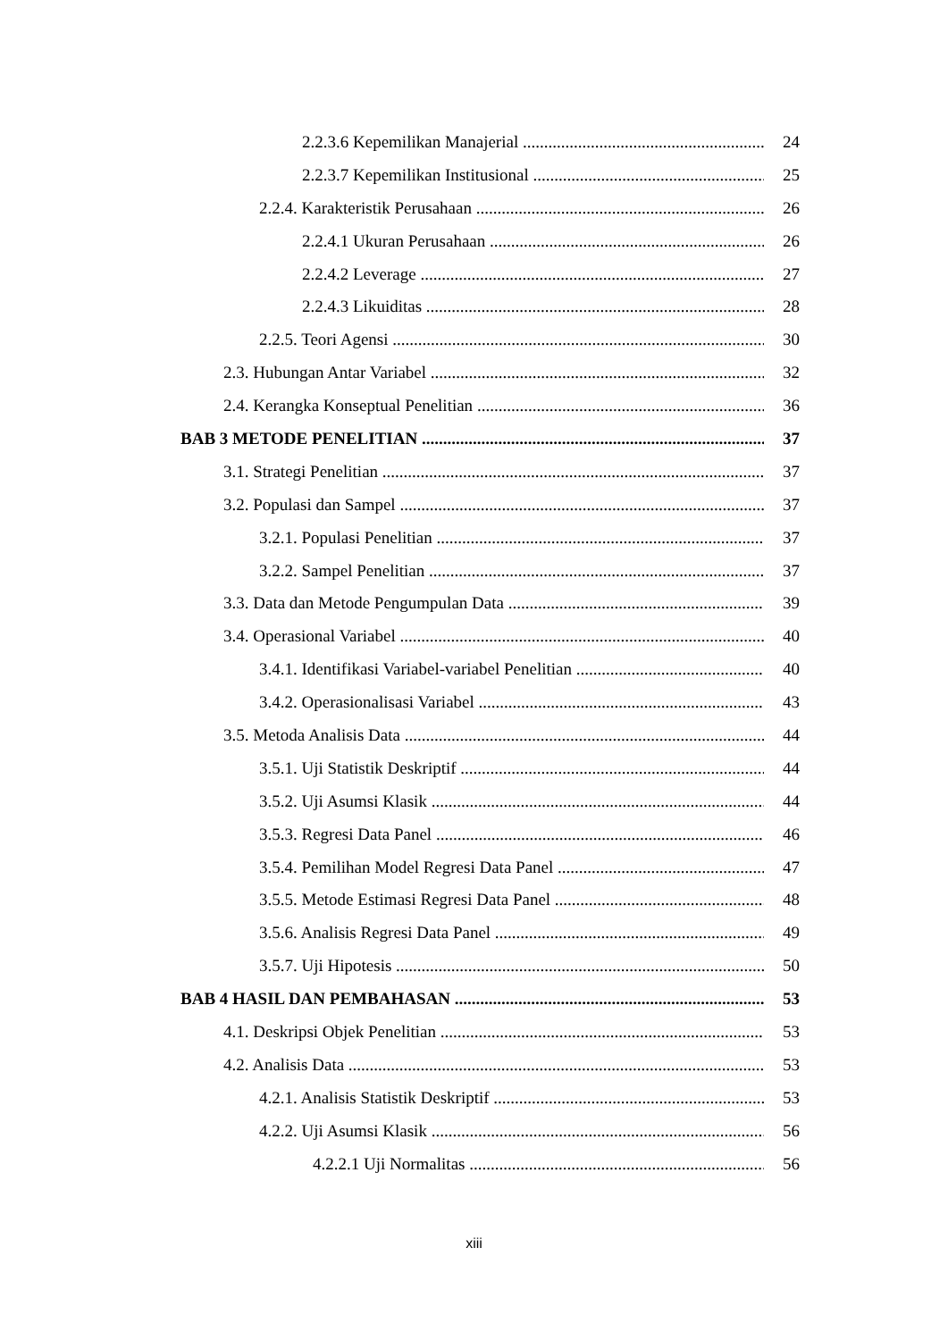2.2.3.6 Kepemilikan Manajerial 24
2.2.3.7 Kepemilikan Institusional 25
2.2.4. Karakteristik Perusahaan 26
2.2.4.1 Ukuran Perusahaan 26
2.2.4.2 Leverage 27
2.2.4.3 Likuiditas 28
2.2.5. Teori Agensi 30
2.3. Hubungan Antar Variabel 32
2.4. Kerangka Konseptual Penelitian 36
BAB 3 METODE PENELITIAN 37
3.1. Strategi Penelitian 37
3.2. Populasi dan Sampel 37
3.2.1. Populasi Penelitian 37
3.2.2. Sampel Penelitian 37
3.3. Data dan Metode Pengumpulan Data 39
3.4. Operasional Variabel 40
3.4.1. Identifikasi Variabel-variabel Penelitian 40
3.4.2. Operasionalisasi Variabel 43
3.5. Metoda Analisis Data 44
3.5.1. Uji Statistik Deskriptif 44
3.5.2. Uji Asumsi Klasik 44
3.5.3. Regresi Data Panel 46
3.5.4. Pemilihan Model Regresi Data Panel 47
3.5.5. Metode Estimasi Regresi Data Panel 48
3.5.6. Analisis Regresi Data Panel 49
3.5.7. Uji Hipotesis 50
BAB 4 HASIL DAN PEMBAHASAN 53
4.1. Deskripsi Objek Penelitian 53
4.2. Analisis Data 53
4.2.1. Analisis Statistik Deskriptif 53
4.2.2. Uji Asumsi Klasik 56
4.2.2.1 Uji Normalitas 56
xiii